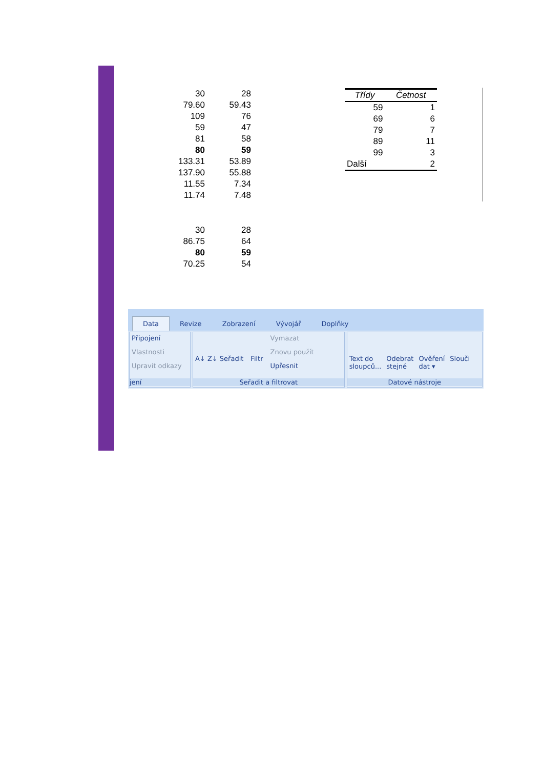| 30 | 28 |
| 79.60 | 59.43 |
| 109 | 76 |
| 59 | 47 |
| 81 | 58 |
| 80 | 59 |
| 133.31 | 53.89 |
| 137.90 | 55.88 |
| 11.55 | 7.34 |
| 11.74 | 7.48 |
| Třídy | Četnost |
| --- | --- |
| 59 | 1 |
| 69 | 6 |
| 79 | 7 |
| 89 | 11 |
| 99 | 3 |
| Další | 2 |
| 30 | 28 |
| 86.75 | 64 |
| 80 | 59 |
| 70.25 | 54 |
Data Revize Zobrazení Vývojář Doplňky
Připojení
Vlastnosti
Upravit odkazy
jení
A↓ Z↓ Seřadit Filtr
Vymazat
Znovu použít
Upřesnit
Seřadit a filtrovat
Text do
sloupců...
Odebrat
stejné
Ověření
dat ▾
Slouči
Datové nástroje